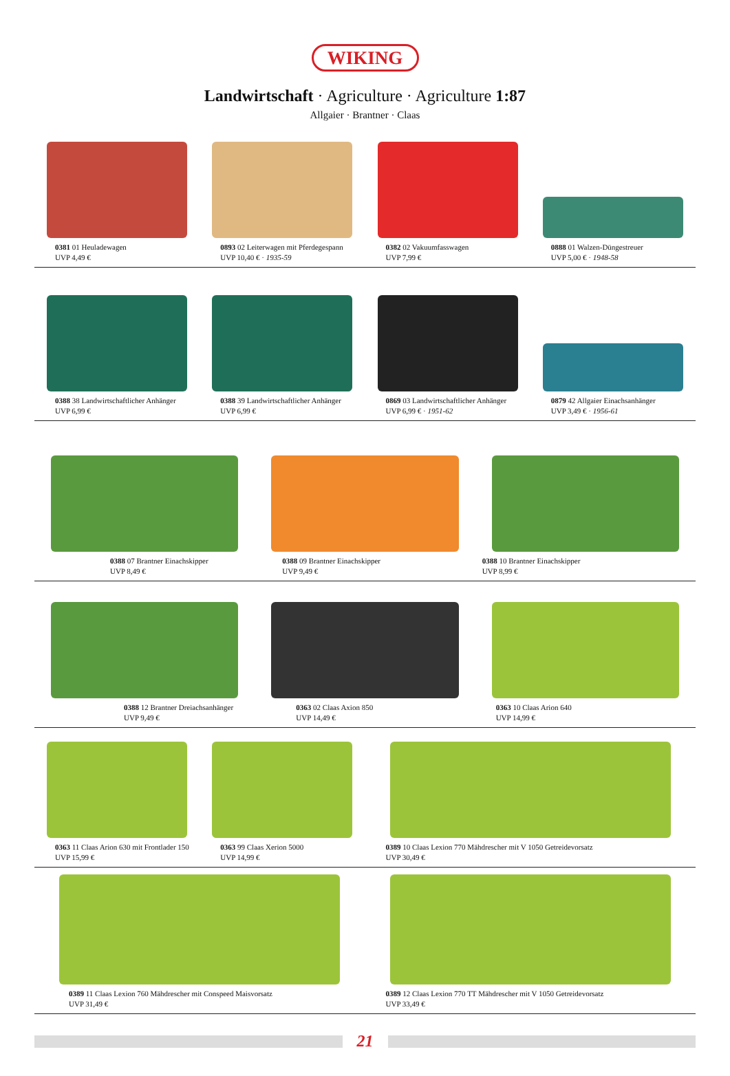WIKING
Landwirtschaft · Agriculture · Agriculture 1:87
Allgaier · Brantner · Claas
0381 01 Heuladewagen
UVP 4,49 €
0893 02 Leiterwagen mit Pferdegespann
UVP 10,40 € · 1935-59
0382 02 Vakuumfasswagen
UVP 7,99 €
0888 01 Walzen-Düngestreuer
UVP 5,00 € · 1948-58
0388 38 Landwirtschaftlicher Anhänger
UVP 6,99 €
0388 39 Landwirtschaftlicher Anhänger
UVP 6,99 €
0869 03 Landwirtschaftlicher Anhänger
UVP 6,99 € · 1951-62
0879 42 Allgaier Einachsanhänger
UVP 3,49 € · 1956-61
0388 07 Brantner Einachskipper
UVP 8,49 €
0388 09 Brantner Einachskipper
UVP 9,49 €
0388 10 Brantner Einachskipper
UVP 8,99 €
0388 12 Brantner Dreiachsanhänger
UVP 9,49 €
0363 02 Claas Axion 850
UVP 14,49 €
0363 10 Claas Arion 640
UVP 14,99 €
0363 11 Claas Arion 630 mit Frontlader 150
UVP 15,99 €
0363 99 Claas Xerion 5000
UVP 14,99 €
0389 10 Claas Lexion 770 Mähdrescher mit V 1050 Getreidevorsatz
UVP 30,49 €
0389 11 Claas Lexion 760 Mähdrescher mit Conspeed Maisvorsatz
UVP 31,49 €
0389 12 Claas Lexion 770 TT Mähdrescher mit V 1050 Getreidevorsatz
UVP 33,49 €
21